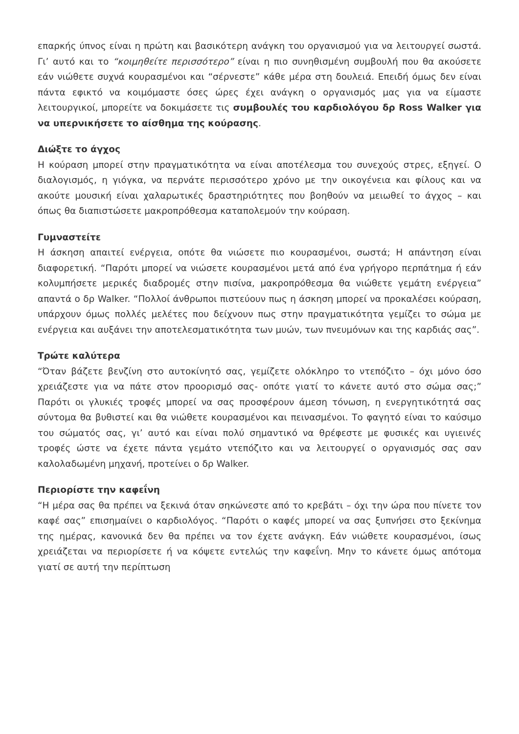επαρκής ύπνος είναι η πρώτη και βασικότερη ανάγκη του οργανισμού για να λειτουργεί σωστά. Γι’ αυτό και το “κοιμηθείτε περισσότερο” είναι η πιο συνηθισμένη συμβουλή που θα ακούσετε εάν νιώθετε συχνά κουρασμένοι και “σέρνεστε” κάθε μέρα στη δουλειά. Επειδή όμως δεν είναι πάντα εφικτό να κοιμόμαστε όσες ώρες έχει ανάγκη ο οργανισμός μας για να είμαστε λειτουργικοί, μπορείτε να δοκιμάσετε τις συμβουλές του καρδιολόγου δρ Ross Walker για να υπερνικήσετε το αίσθημα της κούρασης.
Διώξτε το άγχος
Η κούραση μπορεί στην πραγματικότητα να είναι αποτέλεσμα του συνεχούς στρες, εξηγεί. Ο διαλογισμός, η γιόγκα, να περνάτε περισσότερο χρόνο με την οικογένεια και φίλους και να ακούτε μουσική είναι χαλαρωτικές δραστηριότητες που βοηθούν να μειωθεί το άγχος – και όπως θα διαπιστώσετε μακροπρόθεσμα καταπολεμούν την κούραση.
Γυμναστείτε
Η άσκηση απαιτεί ενέργεια, οπότε θα νιώσετε πιο κουρασμένοι, σωστά; Η απάντηση είναι διαφορετική. “Παρότι μπορεί να νιώσετε κουρασμένοι μετά από ένα γρήγορο περπάτημα ή εάν κολυμπήσετε μερικές διαδρομές στην πισίνα, μακροπρόθεσμα θα νιώθετε γεμάτη ενέργεια” απαντά ο δρ Walker. “Πολλοί άνθρωποι πιστεύουν πως η άσκηση μπορεί να προκαλέσει κούραση, υπάρχουν όμως πολλές μελέτες που δείχνουν πως στην πραγματικότητα γεμίζει το σώμα με ενέργεια και αυξάνει την αποτελεσματικότητα των μυών, των πνευμόνων και της καρδιάς σας”.
Τρώτε καλύτερα
“Όταν βάζετε βενζίνη στο αυτοκίνητό σας, γεμίζετε ολόκληρο το ντεπόζιτο – όχι μόνο όσο χρειάζεστε για να πάτε στον προορισμό σας- οπότε γιατί το κάνετε αυτό στο σώμα σας;” Παρότι οι γλυκιές τροφές μπορεί να σας προσφέρουν άμεση τόνωση, η ενεργητικότητά σας σύντομα θα βυθιστεί και θα νιώθετε κουρασμένοι και πεινασμένοι. Το φαγητό είναι το καύσιμο του σώματός σας, γι’ αυτό και είναι πολύ σημαντικό να θρέφεστε με φυσικές και υγιεινές τροφές ώστε να έχετε πάντα γεμάτο ντεπόζιτο και να λειτουργεί ο οργανισμός σας σαν καλολαδωμένη μηχανή, προτείνει ο δρ Walker.
Περιορίστε την καφεΐνη
“Η μέρα σας θα πρέπει να ξεκινά όταν σηκώνεστε από το κρεβάτι – όχι την ώρα που πίνετε τον καφέ σας” επισημαίνει ο καρδιολόγος. “Παρότι ο καφές μπορεί να σας ξυπνήσει στο ξεκίνημα της ημέρας, κανονικά δεν θα πρέπει να τον έχετε ανάγκη. Εάν νιώθετε κουρασμένοι, ίσως χρειάζεται να περιορίσετε ή να κόψετε εντελώς την καφεΐνη. Μην το κάνετε όμως απότομα γιατί σε αυτή την περίπτωση